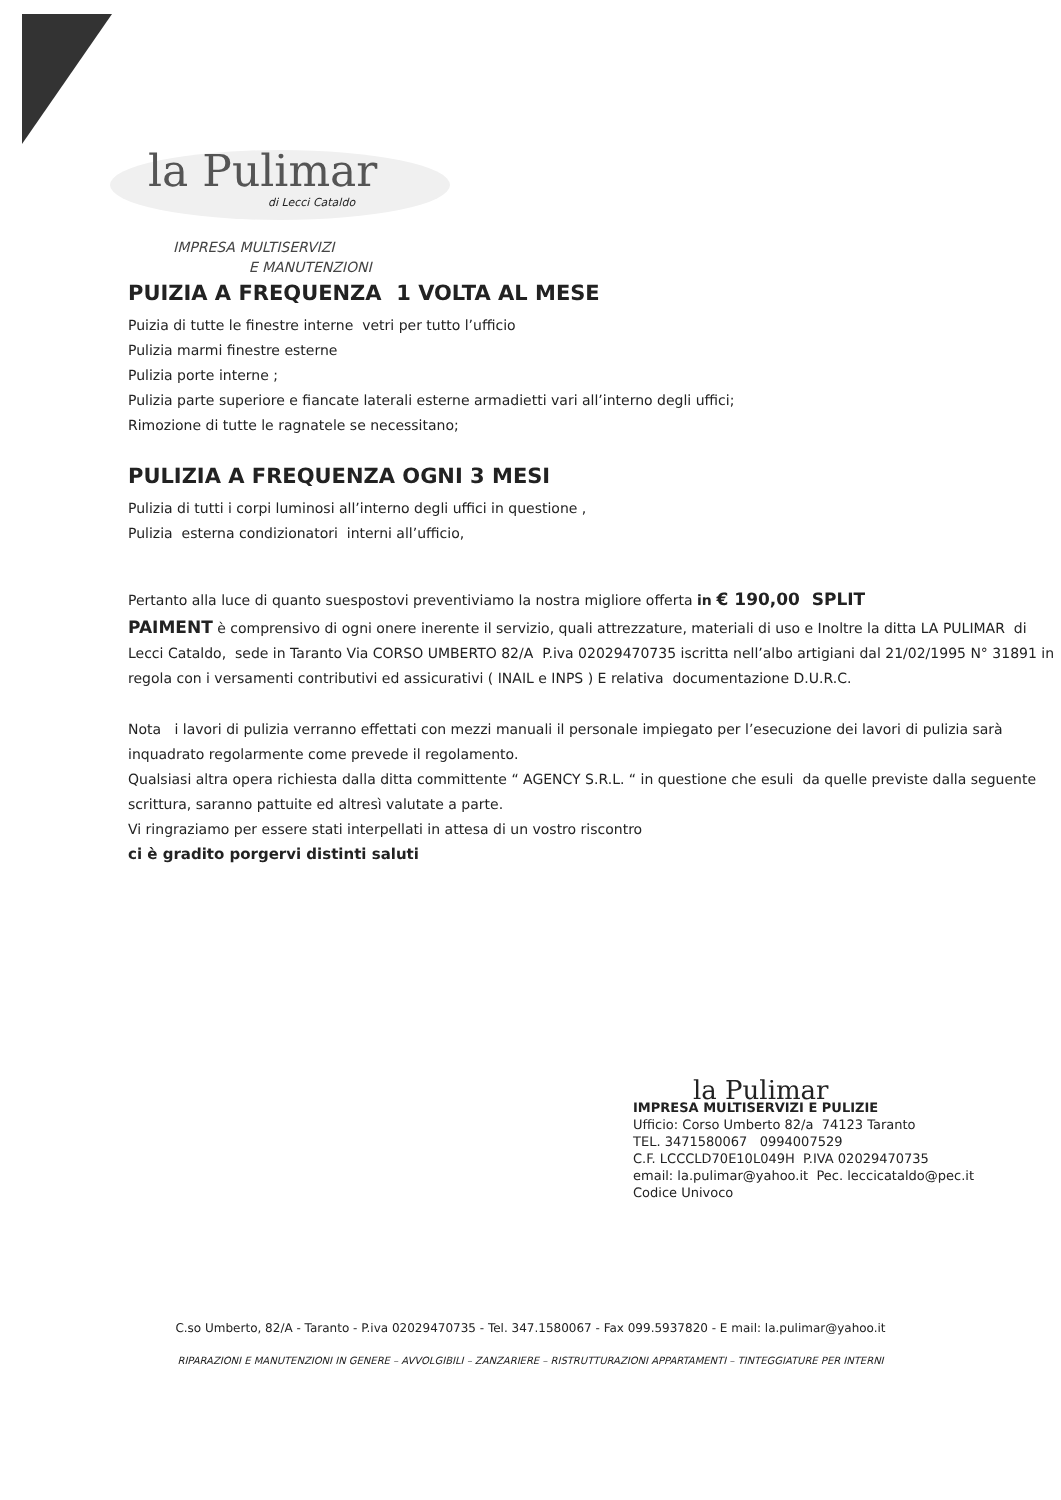la Pulimar
di Lecci Cataldo
IMPRESA MULTISERVIZI
E MANUTENZIONI
PUIZIA A FREQUENZA 1 VOLTA AL MESE
Puizia di tutte le finestre interne vetri per tutto l’ufficio
Pulizia marmi finestre esterne
Pulizia porte interne ;
Pulizia parte superiore e fiancate laterali esterne armadietti vari all’interno degli uffici;
Rimozione di tutte le ragnatele se necessitano;
PULIZIA A FREQUENZA OGNI 3 MESI
Pulizia di tutti i corpi luminosi all’interno degli uffici in questione ,
Pulizia esterna condizionatori interni all’ufficio,
Pertanto alla luce di quanto suespostovi preventiviamo la nostra migliore offerta in € 190,00 SPLIT
PAIMENT è comprensivo di ogni onere inerente il servizio, quali attrezzature, materiali di uso e Inoltre la ditta LA PULIMAR di Lecci Cataldo, sede in Taranto Via CORSO UMBERTO 82/A P.iva 02029470735 iscritta nell’albo artigiani dal 21/02/1995 N° 31891 in regola con i versamenti contributivi ed assicurativi ( INAIL e INPS ) E relativa documentazione D.U.R.C.
Nota i lavori di pulizia verranno effettati con mezzi manuali il personale impiegato per l’esecuzione dei lavori di pulizia sarà inquadrato regolarmente come prevede il regolamento.
Qualsiasi altra opera richiesta dalla ditta committente “ AGENCY S.R.L. “ in questione che esuli da quelle previste dalla seguente scrittura, saranno pattuite ed altresì valutate a parte.
Vi ringraziamo per essere stati interpellati in attesa di un vostro riscontro
ci è gradito porgervi distinti saluti
la Pulimar
IMPRESA MULTISERVIZI E PULIZIE
Ufficio: Corso Umberto 82/a 74123 Taranto
TEL. 3471580067 0994007529
C.F. LCCCLD70E10L049H P.IVA 02029470735
email: la.pulimar@yahoo.it Pec. leccicataldo@pec.it
Codice Univoco
C.so Umberto, 82/A - Taranto - P.iva 02029470735 - Tel. 347.1580067 - Fax 099.5937820 - E mail: la.pulimar@yahoo.it
RIPARAZIONI E MANUTENZIONI IN GENERE – AVVOLGIBILI – ZANZARIERE – RISTRUTTURAZIONI APPARTAMENTI – TINTEGGIATURE PER INTERNI